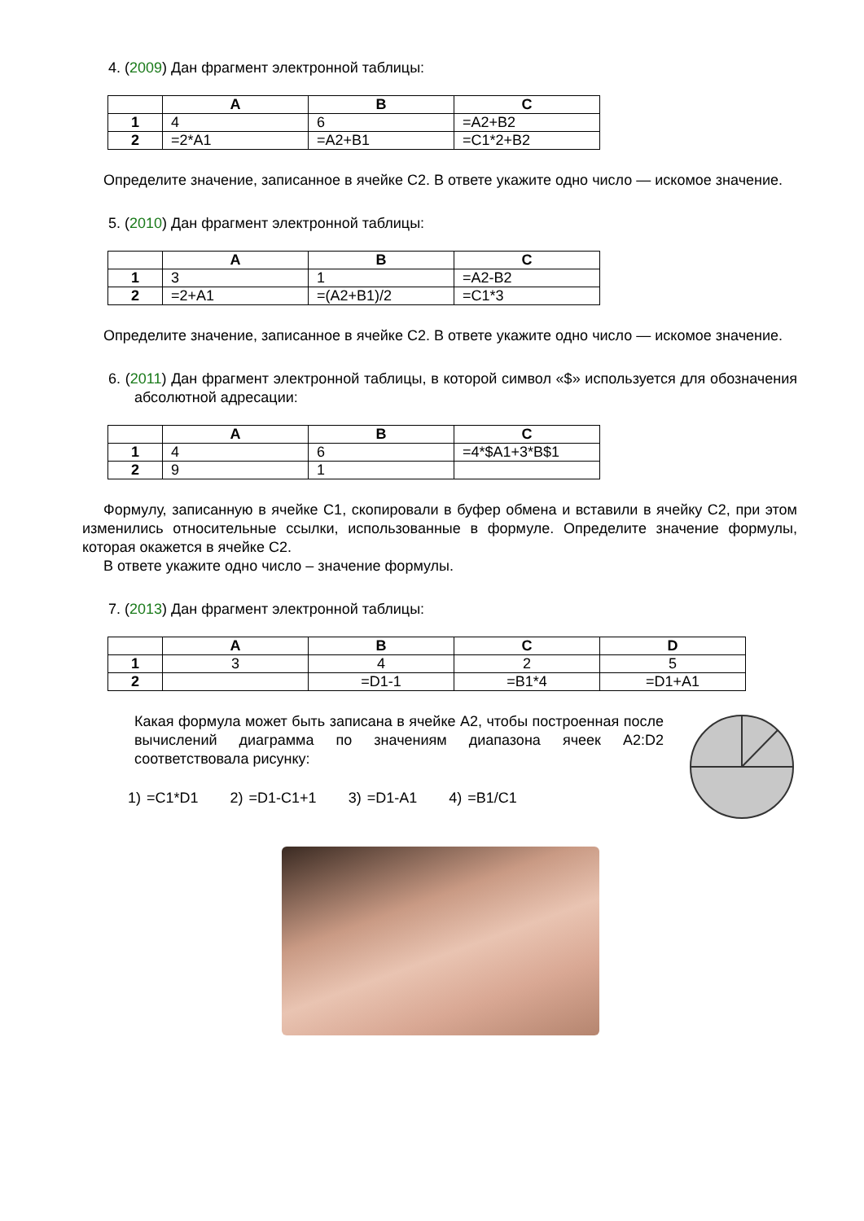4. (2009) Дан фрагмент электронной таблицы:
| | A | B | C |
| --- | --- | --- | --- |
| 1 | 4 | 6 | =A2+B2 |
| 2 | =2*A1 | =A2+B1 | =C1*2+B2 |
Определите значение, записанное в ячейке C2. В ответе укажите одно число — искомое значение.
5. (2010) Дан фрагмент электронной таблицы:
| | A | B | C |
| --- | --- | --- | --- |
| 1 | 3 | 1 | =A2-B2 |
| 2 | =2+A1 | =(A2+B1)/2 | =C1*3 |
Определите значение, записанное в ячейке C2. В ответе укажите одно число — искомое значение.
6. (2011) Дан фрагмент электронной таблицы, в которой символ «$» используется для обозначения абсолютной адресации:
| | A | B | C |
| --- | --- | --- | --- |
| 1 | 4 | 6 | =4*$A1+3*B$1 |
| 2 | 9 | 1 | |
Формулу, записанную в ячейке C1, скопировали в буфер обмена и вставили в ячейку C2, при этом изменились относительные ссылки, использованные в формуле. Определите значение формулы, которая окажется в ячейке C2.
В ответе укажите одно число – значение формулы.
7. (2013) Дан фрагмент электронной таблицы:
| | A | B | C | D |
| --- | --- | --- | --- | --- |
| 1 | 3 | 4 | 2 | 5 |
| 2 | | =D1-1 | =B1*4 | =D1+A1 |
Какая формула может быть записана в ячейке A2, чтобы построенная после вычислений диаграмма по значениям диапазона ячеек A2:D2 соответствовала рисунку:
1) =C1*D1 2) =D1-C1+1 3) =D1-A1 4) =B1/C1